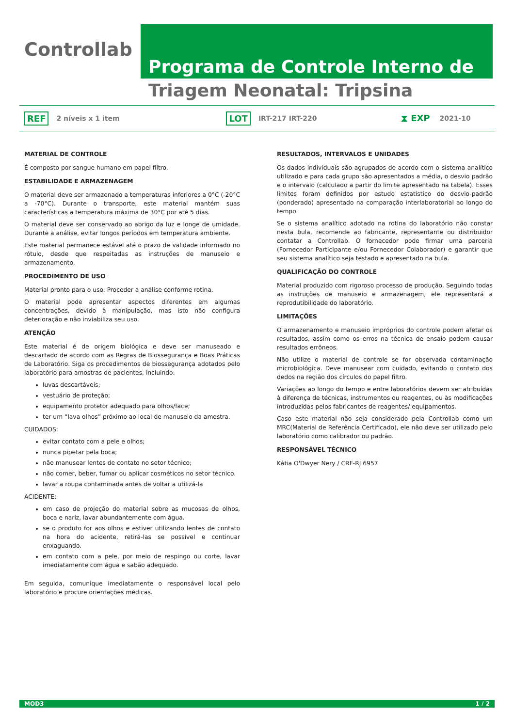Controllab
Programa de Controle Interno de
Triagem Neonatal: Tripsina
REF 2 níveis x 1 item LOT IRT-217 IRT-220 ⧗ EXP 2021-10
MATERIAL DE CONTROLE
É composto por sangue humano em papel filtro.
ESTABILIDADE E ARMAZENAGEM
O material deve ser armazenado a temperaturas inferiores a 0°C (-20°C a -70°C). Durante o transporte, este material mantém suas características a temperatura máxima de 30°C por até 5 dias.
O material deve ser conservado ao abrigo da luz e longe de umidade. Durante a análise, evitar longos períodos em temperatura ambiente.
Este material permanece estável até o prazo de validade informado no rótulo, desde que respeitadas as instruções de manuseio e armazenamento.
PROCEDIMENTO DE USO
Material pronto para o uso. Proceder a análise conforme rotina.
O material pode apresentar aspectos diferentes em algumas concentrações, devido à manipulação, mas isto não configura deterioração e não inviabiliza seu uso.
ATENÇÃO
Este material é de origem biológica e deve ser manuseado e descartado de acordo com as Regras de Biossegurança e Boas Práticas de Laboratório. Siga os procedimentos de biossegurança adotados pelo laboratório para amostras de pacientes, incluindo:
luvas descartáveis;
vestuário de proteção;
equipamento protetor adequado para olhos/face;
ter um “lava olhos” próximo ao local de manuseio da amostra.
CUIDADOS:
evitar contato com a pele e olhos;
nunca pipetar pela boca;
não manusear lentes de contato no setor técnico;
não comer, beber, fumar ou aplicar cosméticos no setor técnico.
lavar a roupa contaminada antes de voltar a utilizá-la
ACIDENTE:
em caso de projeção do material sobre as mucosas de olhos, boca e nariz, lavar abundantemente com água.
se o produto for aos olhos e estiver utilizando lentes de contato na hora do acidente, retirá-las se possível e continuar enxaguando.
em contato com a pele, por meio de respingo ou corte, lavar imediatamente com água e sabão adequado.
Em seguida, comunique imediatamente o responsável local pelo laboratório e procure orientações médicas.
RESULTADOS, INTERVALOS E UNIDADES
Os dados individuais são agrupados de acordo com o sistema analítico utilizado e para cada grupo são apresentados a média, o desvio padrão e o intervalo (calculado a partir do limite apresentado na tabela). Esses limites foram definidos por estudo estatístico do desvio-padrão (ponderado) apresentado na comparação interlaboratorial ao longo do tempo.
Se o sistema analítico adotado na rotina do laboratório não constar nesta bula, recomende ao fabricante, representante ou distribuidor contatar a Controllab. O fornecedor pode firmar uma parceria (Fornecedor Participante e/ou Fornecedor Colaborador) e garantir que seu sistema analítico seja testado e apresentado na bula.
QUALIFICAÇÃO DO CONTROLE
Material produzido com rigoroso processo de produção. Seguindo todas as instruções de manuseio e armazenagem, ele representará a reprodutibilidade do laboratório.
LIMITAÇÕES
O armazenamento e manuseio impróprios do controle podem afetar os resultados, assim como os erros na técnica de ensaio podem causar resultados errôneos.
Não utilize o material de controle se for observada contaminação microbiológica. Deve manusear com cuidado, evitando o contato dos dedos na região dos círculos do papel filtro.
Variações ao longo do tempo e entre laboratórios devem ser atribuídas à diferença de técnicas, instrumentos ou reagentes, ou às modificações introduzidas pelos fabricantes de reagentes/ equipamentos.
Caso este material não seja considerado pela Controllab como um MRC(Material de Referência Certificado), ele não deve ser utilizado pelo laboratório como calibrador ou padrão.
RESPONSÁVEL TÉCNICO
Kátia O'Dwyer Nery / CRF-RJ 6957
MOD3 1 / 2